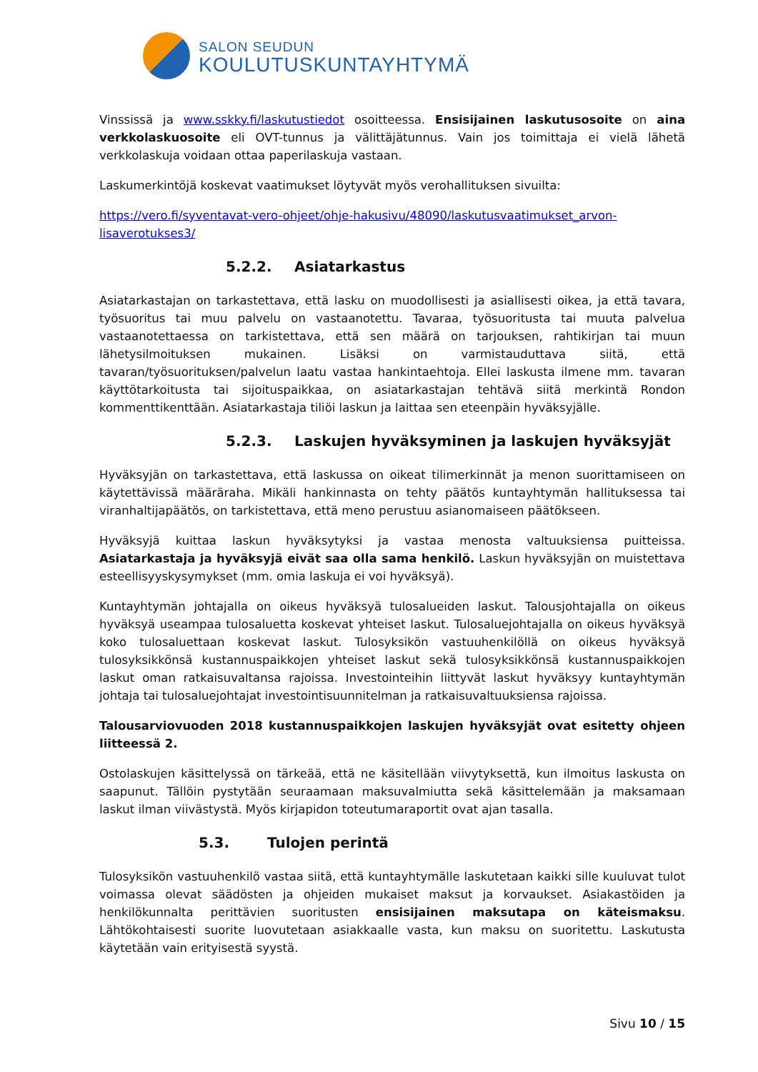SALON SEUDUN
KOULUTUSKUNTAYHTYMÄ
Vinssissä ja www.sskky.fi/laskutustiedot osoitteessa. Ensisijainen laskutusosoite on aina verkkolaskuosoite eli OVT-tunnus ja välittäjätunnus. Vain jos toimittaja ei vielä lähetä verkkolaskuja voidaan ottaa paperilaskuja vastaan.
Laskumerkintöjä koskevat vaatimukset löytyvät myös verohallituksen sivuilta:
https://vero.fi/syventavat-vero-ohjeet/ohje-hakusivu/48090/laskutusvaatimukset_arvon-lisaverotukses3/
5.2.2. Asiatarkastus
Asiatarkastajan on tarkastettava, että lasku on muodollisesti ja asiallisesti oikea, ja että tavara, työsuoritus tai muu palvelu on vastaanotettu. Tavaraa, työsuoritusta tai muuta palvelua vastaanotettaessa on tarkistettava, että sen määrä on tarjouksen, rahtikirjan tai muun lähetysilmoituksen mukainen. Lisäksi on varmistauduttava siitä, että tavaran/työsuorituksen/palvelun laatu vastaa hankintaehtoja. Ellei laskusta ilmene mm. tavaran käyttötarkoitusta tai sijoituspaikkaa, on asiatarkastajan tehtävä siitä merkintä Rondon kommenttikenttään. Asiatarkastaja tiliöi laskun ja laittaa sen eteenpäin hyväksyjälle.
5.2.3. Laskujen hyväksyminen ja laskujen hyväksyjät
Hyväksyjän on tarkastettava, että laskussa on oikeat tilimerkinnät ja menon suorittamiseen on käytettävissä määräraha. Mikäli hankinnasta on tehty päätös kuntayhtymän hallituksessa tai viranhaltijapäätös, on tarkistettava, että meno perustuu asianomaiseen päätökseen.
Hyväksyjä kuittaa laskun hyväksytyksi ja vastaa menosta valtuuksiensa puitteissa. Asiatarkastaja ja hyväksyjä eivät saa olla sama henkilö. Laskun hyväksyjän on muistettava esteellisyyskysymykset (mm. omia laskuja ei voi hyväksyä).
Kuntayhtymän johtajalla on oikeus hyväksyä tulosalueiden laskut. Talousjohtajalla on oikeus hyväksyä useampaa tulosaluetta koskevat yhteiset laskut. Tulosaluejohtajalla on oikeus hyväksyä koko tulosaluettaan koskevat laskut. Tulosyksikön vastuuhenkilöllä on oikeus hyväksyä tulosyksikkönsä kustannuspaikkojen yhteiset laskut sekä tulosyksikkönsä kustannuspaikkojen laskut oman ratkaisuvaltansa rajoissa. Investointeihin liittyvät laskut hyväksyy kuntayhtymän johtaja tai tulosaluejohtajat investointisuunnitelman ja ratkaisuvaltuuksiensa rajoissa.
Talousarviovuoden 2018 kustannuspaikkojen laskujen hyväksyjät ovat esitetty ohjeen liitteessä 2.
Ostolaskujen käsittelyssä on tärkeää, että ne käsitellään viivytyksettä, kun ilmoitus laskusta on saapunut. Tällöin pystytään seuraamaan maksuvalmiutta sekä käsittelemään ja maksamaan laskut ilman viivästystä. Myös kirjapidon toteutumaraportit ovat ajan tasalla.
5.3. Tulojen perintä
Tulosyksikön vastuuhenkilö vastaa siitä, että kuntayhtymälle laskutetaan kaikki sille kuuluvat tulot voimassa olevat säädösten ja ohjeiden mukaiset maksut ja korvaukset. Asiakastöiden ja henkilökunnalta perittävien suoritusten ensisijainen maksutapa on käteismaksu. Lähtökohtaisesti suorite luovutetaan asiakkaalle vasta, kun maksu on suoritettu. Laskutusta käytetään vain erityisestä syystä.
Sivu 10 / 15